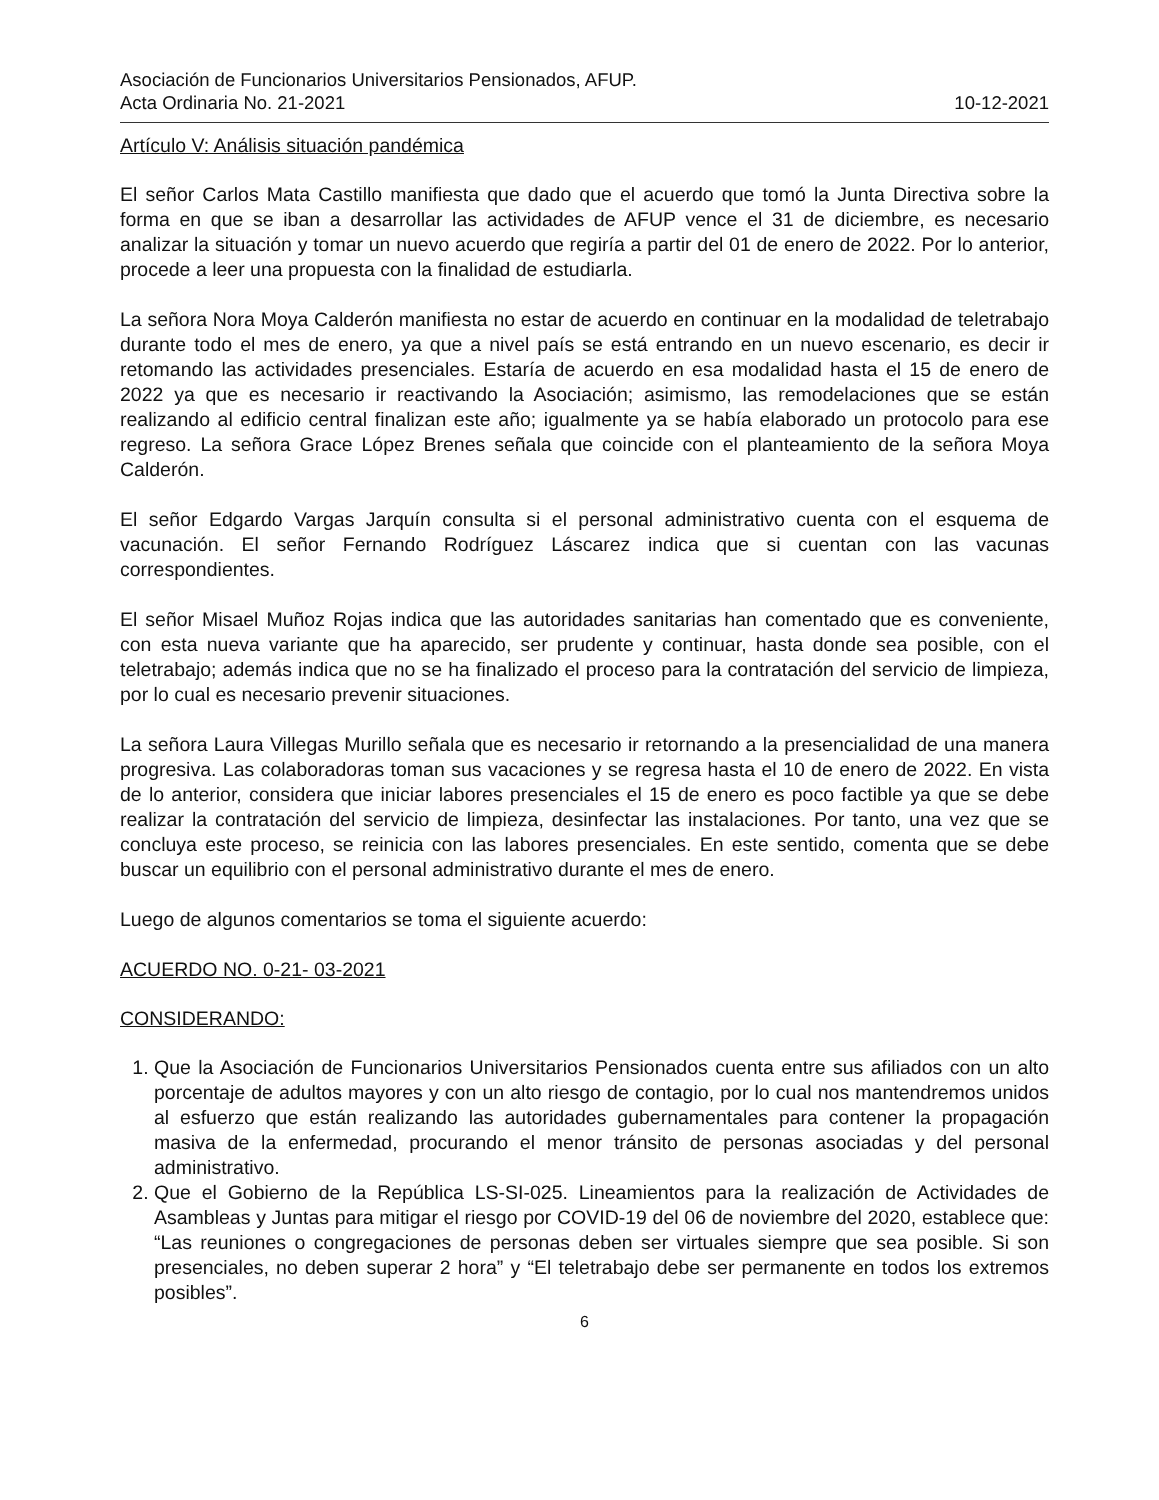Asociación de Funcionarios Universitarios Pensionados, AFUP.
Acta Ordinaria No. 21-2021 10-12-2021
Artículo V: Análisis situación pandémica
El señor Carlos Mata Castillo manifiesta que dado que el acuerdo que tomó la Junta Directiva sobre la forma en que se iban a desarrollar las actividades de AFUP vence el 31 de diciembre, es necesario analizar la situación y tomar un nuevo acuerdo que regiría a partir del 01 de enero de 2022. Por lo anterior, procede a leer una propuesta con la finalidad de estudiarla.
La señora Nora Moya Calderón manifiesta no estar de acuerdo en continuar en la modalidad de teletrabajo durante todo el mes de enero, ya que a nivel país se está entrando en un nuevo escenario, es decir ir retomando las actividades presenciales. Estaría de acuerdo en esa modalidad hasta el 15 de enero de 2022 ya que es necesario ir reactivando la Asociación; asimismo, las remodelaciones que se están realizando al edificio central finalizan este año; igualmente ya se había elaborado un protocolo para ese regreso. La señora Grace López Brenes señala que coincide con el planteamiento de la señora Moya Calderón.
El señor Edgardo Vargas Jarquín consulta si el personal administrativo cuenta con el esquema de vacunación. El señor Fernando Rodríguez Láscarez indica que si cuentan con las vacunas correspondientes.
El señor Misael Muñoz Rojas indica que las autoridades sanitarias han comentado que es conveniente, con esta nueva variante que ha aparecido, ser prudente y continuar, hasta donde sea posible, con el teletrabajo; además indica que no se ha finalizado el proceso para la contratación del servicio de limpieza, por lo cual es necesario prevenir situaciones.
La señora Laura Villegas Murillo señala que es necesario ir retornando a la presencialidad de una manera progresiva. Las colaboradoras toman sus vacaciones y se regresa hasta el 10 de enero de 2022. En vista de lo anterior, considera que iniciar labores presenciales el 15 de enero es poco factible ya que se debe realizar la contratación del servicio de limpieza, desinfectar las instalaciones. Por tanto, una vez que se concluya este proceso, se reinicia con las labores presenciales. En este sentido, comenta que se debe buscar un equilibrio con el personal administrativo durante el mes de enero.
Luego de algunos comentarios se toma el siguiente acuerdo:
ACUERDO NO. 0-21- 03-2021
CONSIDERANDO:
1. Que la Asociación de Funcionarios Universitarios Pensionados cuenta entre sus afiliados con un alto porcentaje de adultos mayores y con un alto riesgo de contagio, por lo cual nos mantendremos unidos al esfuerzo que están realizando las autoridades gubernamentales para contener la propagación masiva de la enfermedad, procurando el menor tránsito de personas asociadas y del personal administrativo.
2. Que el Gobierno de la República LS-SI-025. Lineamientos para la realización de Actividades de Asambleas y Juntas para mitigar el riesgo por COVID-19 del 06 de noviembre del 2020, establece que: “Las reuniones o congregaciones de personas deben ser virtuales siempre que sea posible. Si son presenciales, no deben superar 2 hora” y “El teletrabajo debe ser permanente en todos los extremos posibles”.
6